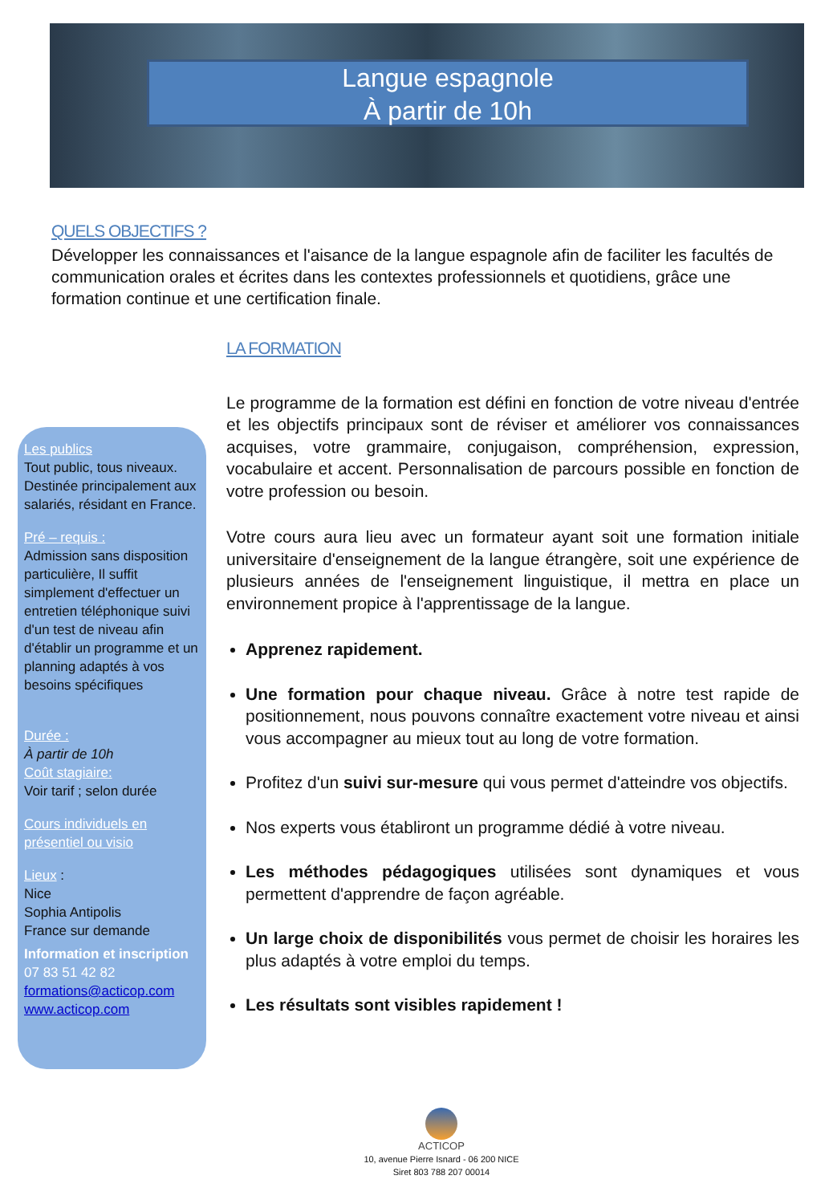Langue espagnole
À partir de 10h
QUELS OBJECTIFS ?
Développer les connaissances et l'aisance de la langue espagnole afin de faciliter les facultés de communication orales et écrites dans les contextes professionnels et quotidiens, grâce une formation continue et une certification finale.
LA FORMATION
Le programme de la formation est défini en fonction de votre niveau d'entrée et les objectifs principaux sont de réviser et améliorer vos connaissances acquises, votre grammaire, conjugaison, compréhension, expression, vocabulaire et accent. Personnalisation de parcours possible en fonction de votre profession ou besoin.
Votre cours aura lieu avec un formateur ayant soit une formation initiale universitaire d'enseignement de la langue étrangère, soit une expérience de plusieurs années de l'enseignement linguistique, il mettra en place un environnement propice à l'apprentissage de la langue.
Apprenez rapidement.
Une formation pour chaque niveau. Grâce à notre test rapide de positionnement, nous pouvons connaître exactement votre niveau et ainsi vous accompagner au mieux tout au long de votre formation.
Profitez d'un suivi sur-mesure qui vous permet d'atteindre vos objectifs.
Nos experts vous établiront un programme dédié à votre niveau.
Les méthodes pédagogiques utilisées sont dynamiques et vous permettent d'apprendre de façon agréable.
Un large choix de disponibilités vous permet de choisir les horaires les plus adaptés à votre emploi du temps.
Les résultats sont visibles rapidement !
Les publics
Tout public, tous niveaux.
Destinée principalement aux salariés, résidant en France.
Pré – requis :
Admission sans disposition particulière, Il suffit simplement d'effectuer un entretien téléphonique suivi d'un test de niveau afin d'établir un programme et un planning adaptés à vos besoins spécifiques
Durée :
À partir de 10h
Coût stagiaire:
Voir tarif ; selon durée
Cours individuels en présentiel ou visio
Lieux :
Nice
Sophia Antipolis
France sur demande
Information et inscription
07 83 51 42 82
formations@acticop.com
www.acticop.com
ACTICOP
10, avenue Pierre Isnard - 06 200 NICE
Siret 803 788 207 00014